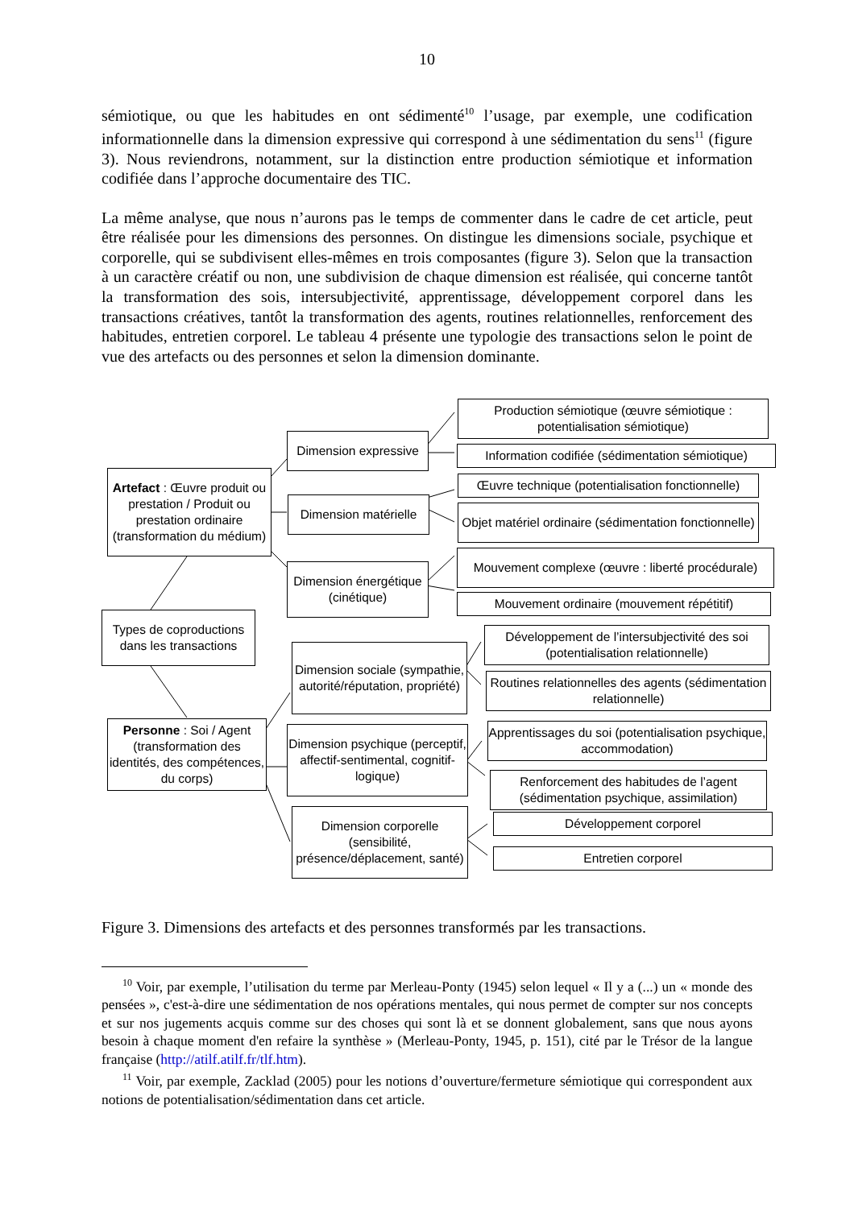10
sémiotique, ou que les habitudes en ont sédimenté<sup>10</sup> l’usage, par exemple, une codification informationnelle dans la dimension expressive qui correspond à une sédimentation du sens<sup>11</sup> (figure 3). Nous reviendrons, notamment, sur la distinction entre production sémiotique et information codifiée dans l’approche documentaire des TIC.
La même analyse, que nous n’aurons pas le temps de commenter dans le cadre de cet article, peut être réalisée pour les dimensions des personnes. On distingue les dimensions sociale, psychique et corporelle, qui se subdivisent elles-mêmes en trois composantes (figure 3). Selon que la transaction à un caractère créatif ou non, une subdivision de chaque dimension est réalisée, qui concerne tantôt la transformation des sois, intersubjectivité, apprentissage, développement corporel dans les transactions créatives, tantôt la transformation des agents, routines relationnelles, renforcement des habitudes, entretien corporel. Le tableau 4 présente une typologie des transactions selon le point de vue des artefacts ou des personnes et selon la dimension dominante.
Dimension expressive
Artefact : Œuvre produit ou prestation / Produit ou prestation ordinaire (transformation du médium)
Dimension matérielle
Dimension énergétique (cinétique)
Production sémiotique (œuvre sémiotique : potentialisation sémiotique)
Information codifiée (sédimentation sémiotique)
Œuvre technique (potentialisation fonctionnelle)
Objet matériel ordinaire (sédimentation fonctionnelle)
Mouvement complexe (œuvre : liberté procédurale)
Mouvement ordinaire (mouvement répétitif)
Types de coproductions dans les transactions
Dimension sociale (sympathie, autorité/réputation, propriété)
Développement de l’intersubjectivité des soi (potentialisation relationnelle)
Routines relationnelles des agents (sédimentation relationnelle)
Personne : Soi / Agent (transformation des identités, des compétences, du corps)
Dimension psychique (perceptif, affectif-sentimental, cognitif-logique)
Apprentissages du soi (potentialisation psychique, accommodation)
Renforcement des habitudes de l’agent (sédimentation psychique, assimilation)
Dimension corporelle (sensibilité, présence/déplacement, santé)
Développement corporel
Entretien corporel
Figure 3. Dimensions des artefacts et des personnes transformés par les transactions.
<sup>10</sup> Voir, par exemple, l’utilisation du terme par Merleau-Ponty (1945) selon lequel « Il y a (...) un « monde des pensées », c'est-à-dire une sédimentation de nos opérations mentales, qui nous permet de compter sur nos concepts et sur nos jugements acquis comme sur des choses qui sont là et se donnent globalement, sans que nous ayons besoin à chaque moment d'en refaire la synthèse » (Merleau-Ponty, 1945, p. 151), cité par le Trésor de la langue française (http://atilf.atilf.fr/tlf.htm).
<sup>11</sup> Voir, par exemple, Zacklad (2005) pour les notions d’ouverture/fermeture sémiotique qui correspondent aux notions de potentialisation/sédimentation dans cet article.